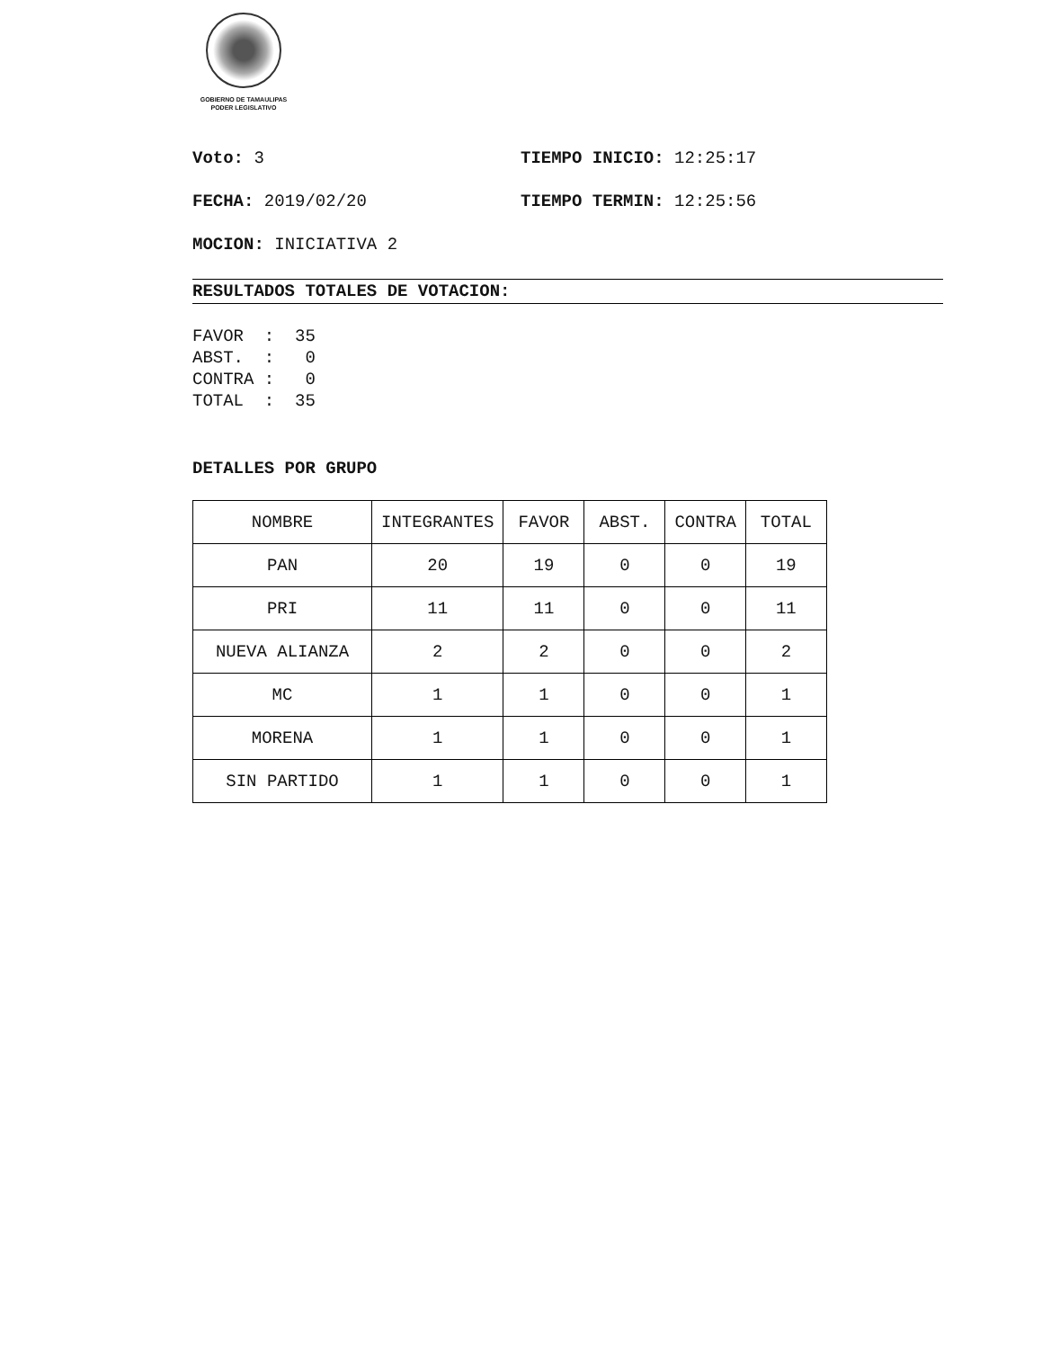GOBIERNO DE TAMAULIPAS
PODER LEGISLATIVO
Voto: 3 TIEMPO INICIO: 12:25:17
FECHA: 2019/02/20 TIEMPO TERMIN: 12:25:56
MOCION: INICIATIVA 2
RESULTADOS TOTALES DE VOTACION:
FAVOR  :  35
ABST.  :   0
CONTRA :   0
TOTAL  :  35
DETALLES POR GRUPO
| NOMBRE | INTEGRANTES | FAVOR | ABST. | CONTRA | TOTAL |
| --- | --- | --- | --- | --- | --- |
| PAN | 20 | 19 | 0 | 0 | 19 |
| PRI | 11 | 11 | 0 | 0 | 11 |
| NUEVA ALIANZA | 2 | 2 | 0 | 0 | 2 |
| MC | 1 | 1 | 0 | 0 | 1 |
| MORENA | 1 | 1 | 0 | 0 | 1 |
| SIN PARTIDO | 1 | 1 | 0 | 0 | 1 |